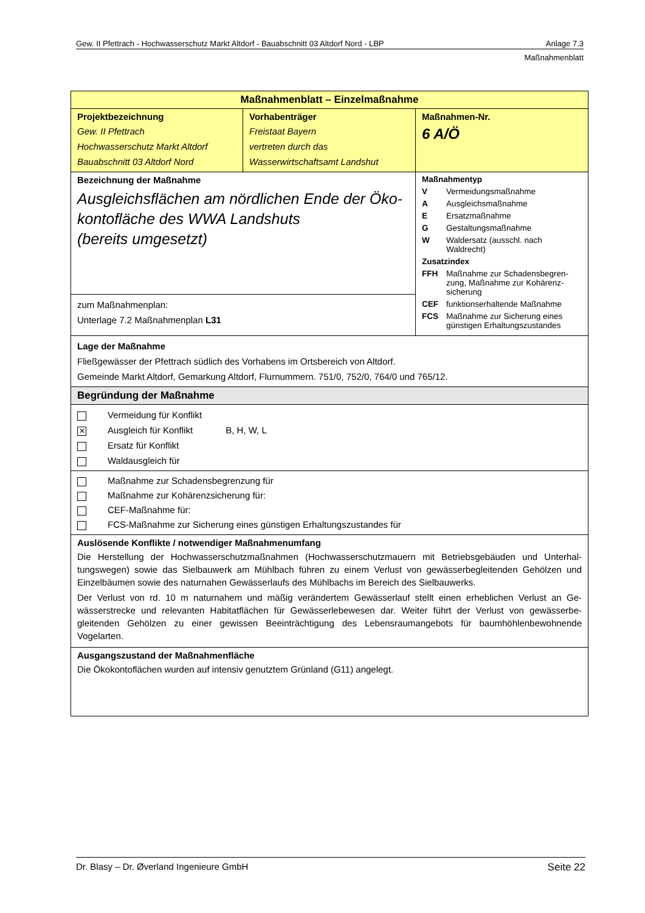Gew. II Pfettrach - Hochwasserschutz Markt Altdorf - Bauabschnitt 03 Altdorf Nord - LBP Anlage 7.3
Maßnahmenblatt
| Maßnahmenblatt – Einzelmaßnahme | | |
| Projektbezeichnung Gew. II Pfettrach Hochwasserschutz Markt Altdorf Bauabschnitt 03 Altdorf Nord | Vorhabenträger Freistaat Bayern vertreten durch das Wasserwirtschaftsamt Landshut | Maßnahmen-Nr. 6 A/Ö |
| Bezeichnung der Maßnahme Ausgleichsflächen am nördlichen Ende der Öko-kontofläche des WWA Landshuts (bereits umgesetzt) | | Maßnahmentyp V Vermeidungsmaßnahme A Ausgleichsmaßnahme E Ersatzmaßnahme G Gestaltungsmaßnahme W Waldersatz (ausschl. nach Waldrecht) Zusatzindex FFH Maßnahme zur Schadensbegren- zung, Maßnahme zur Kohärenz- sicherung CEF funktionserhaltende Maßnahme FCS Maßnahme zur Sicherung eines günstigen Erhaltungszustandes |
| zum Maßnahmenplan: Unterlage 7.2 Maßnahmenplan L31 | | |
| Lage der Maßnahme Fließgewässer der Pfettrach südlich des Vorhabens im Ortsbereich von Altdorf. Gemeinde Markt Altdorf, Gemarkung Altdorf, Flurnummern. 751/0, 752/0, 764/0 und 765/12. | | |
| Begründung der Maßnahme | | |
| Vermeidung für Konflikt ✕ Ausgleich für Konflikt B, H, W, L Ersatz für Konflikt Waldausgleich für | | |
| Maßnahme zur Schadensbegrenzung für Maßnahme zur Kohärenzsicherung für: CEF-Maßnahme für: FCS-Maßnahme zur Sicherung eines günstigen Erhaltungszustandes für | | |
| Auslösende Konflikte / notwendiger Maßnahmenumfang Die Herstellung der Hochwasserschutzmaßnahmen (Hochwasserschutzmauern mit Betriebsgebäuden und Unterhal-tungswegen) sowie das Sielbauwerk am Mühlbach führen zu einem Verlust von gewässerbegleitenden Gehölzen und Einzelbäumen sowie des naturnahen Gewässerlaufs des Mühlbachs im Bereich des Sielbauwerks. Der Verlust von rd. 10 m naturnahem und mäßig verändertem Gewässerlauf stellt einen erheblichen Verlust an Ge-wässerstrecke und relevanten Habitatflächen für Gewässerlebewesen dar. Weiter führt der Verlust von gewässerbe-gleitenden Gehölzen zu einer gewissen Beeinträchtigung des Lebensraumangebots für baumhöhlenbewohnende Vogelarten. | | |
| Ausgangszustand der Maßnahmenfläche Die Ökokontoflächen wurden auf intensiv genutztem Grünland (G11) angelegt. | | |
Dr. Blasy – Dr. Øverland Ingenieure GmbH Seite 22